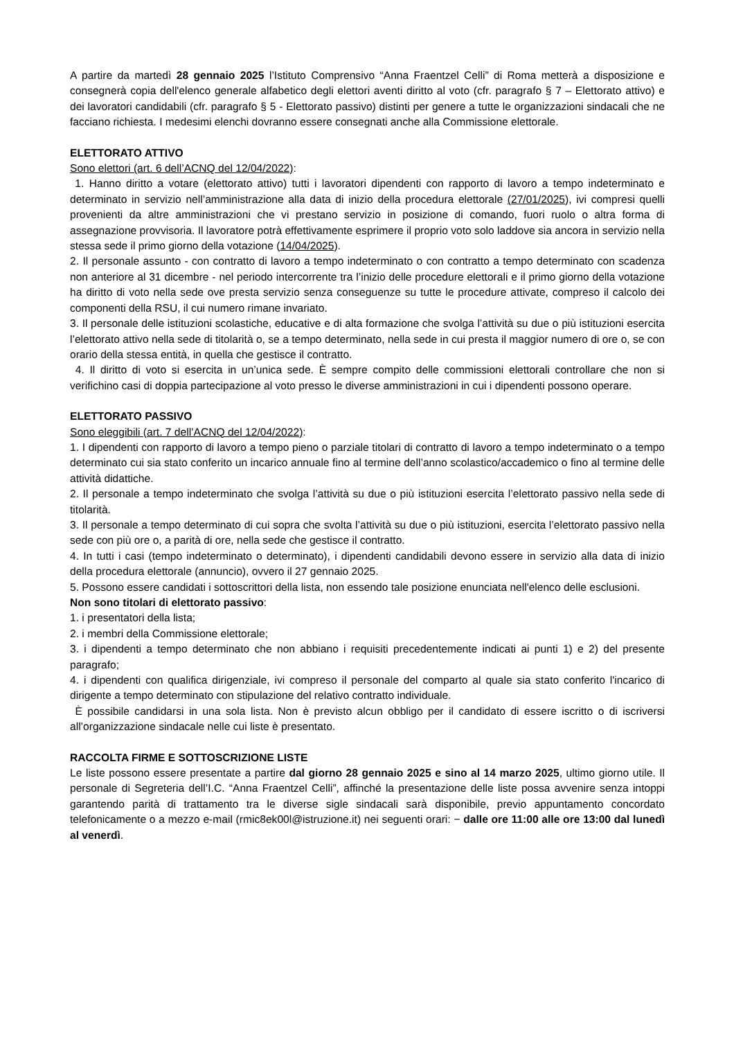A partire da martedì 28 gennaio 2025 l’Istituto Comprensivo “Anna Fraentzel Celli” di Roma metterà a disposizione e consegnerà copia dell'elenco generale alfabetico degli elettori aventi diritto al voto (cfr. paragrafo § 7 – Elettorato attivo) e dei lavoratori candidabili (cfr. paragrafo § 5 - Elettorato passivo) distinti per genere a tutte le organizzazioni sindacali che ne facciano richiesta. I medesimi elenchi dovranno essere consegnati anche alla Commissione elettorale.
ELETTORATO ATTIVO
Sono elettori (art. 6 dell’ACNQ del 12/04/2022):
1. Hanno diritto a votare (elettorato attivo) tutti i lavoratori dipendenti con rapporto di lavoro a tempo indeterminato e determinato in servizio nell’amministrazione alla data di inizio della procedura elettorale (27/01/2025), ivi compresi quelli provenienti da altre amministrazioni che vi prestano servizio in posizione di comando, fuori ruolo o altra forma di assegnazione provvisoria. Il lavoratore potrà effettivamente esprimere il proprio voto solo laddove sia ancora in servizio nella stessa sede il primo giorno della votazione (14/04/2025).
2. Il personale assunto - con contratto di lavoro a tempo indeterminato o con contratto a tempo determinato con scadenza non anteriore al 31 dicembre - nel periodo intercorrente tra l’inizio delle procedure elettorali e il primo giorno della votazione ha diritto di voto nella sede ove presta servizio senza conseguenze su tutte le procedure attivate, compreso il calcolo dei componenti della RSU, il cui numero rimane invariato.
3. Il personale delle istituzioni scolastiche, educative e di alta formazione che svolga l’attività su due o più istituzioni esercita l’elettorato attivo nella sede di titolarità o, se a tempo determinato, nella sede in cui presta il maggior numero di ore o, se con orario della stessa entità, in quella che gestisce il contratto.
4. Il diritto di voto si esercita in un’unica sede. È sempre compito delle commissioni elettorali controllare che non si verifichino casi di doppia partecipazione al voto presso le diverse amministrazioni in cui i dipendenti possono operare.
ELETTORATO PASSIVO
Sono eleggibili (art. 7 dell’ACNQ del 12/04/2022):
1. I dipendenti con rapporto di lavoro a tempo pieno o parziale titolari di contratto di lavoro a tempo indeterminato o a tempo determinato cui sia stato conferito un incarico annuale fino al termine dell’anno scolastico/accademico o fino al termine delle attività didattiche.
2. Il personale a tempo indeterminato che svolga l’attività su due o più istituzioni esercita l’elettorato passivo nella sede di titolarità.
3. Il personale a tempo determinato di cui sopra che svolta l’attività su due o più istituzioni, esercita l’elettorato passivo nella sede con più ore o, a parità di ore, nella sede che gestisce il contratto.
4. In tutti i casi (tempo indeterminato o determinato), i dipendenti candidabili devono essere in servizio alla data di inizio della procedura elettorale (annuncio), ovvero il 27 gennaio 2025.
5. Possono essere candidati i sottoscrittori della lista, non essendo tale posizione enunciata nell'elenco delle esclusioni.
Non sono titolari di elettorato passivo:
1. i presentatori della lista;
2. i membri della Commissione elettorale;
3. i dipendenti a tempo determinato che non abbiano i requisiti precedentemente indicati ai punti 1) e 2) del presente paragrafo;
4. i dipendenti con qualifica dirigenziale, ivi compreso il personale del comparto al quale sia stato conferito l'incarico di dirigente a tempo determinato con stipulazione del relativo contratto individuale.
È possibile candidarsi in una sola lista. Non è previsto alcun obbligo per il candidato di essere iscritto o di iscriversi all’organizzazione sindacale nelle cui liste è presentato.
RACCOLTA FIRME E SOTTOSCRIZIONE LISTE
Le liste possono essere presentate a partire dal giorno 28 gennaio 2025 e sino al 14 marzo 2025, ultimo giorno utile. Il personale di Segreteria dell’I.C. “Anna Fraentzel Celli”, affinché la presentazione delle liste possa avvenire senza intoppi garantendo parità di trattamento tra le diverse sigle sindacali sarà disponibile, previo appuntamento concordato telefonicamente o a mezzo e-mail (rmic8ek00l@istruzione.it) nei seguenti orari: − dalle ore 11:00 alle ore 13:00 dal lunedì al venerdì.